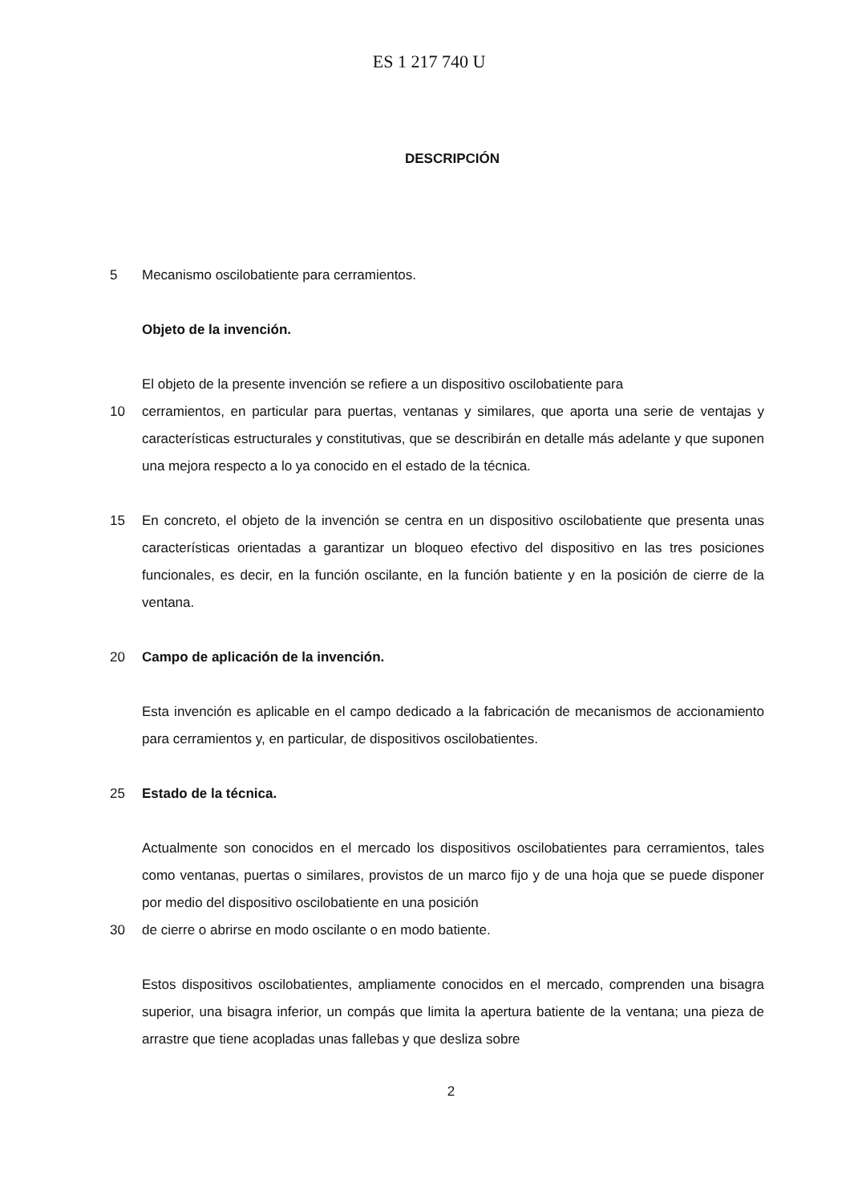ES 1 217 740 U
DESCRIPCIÓN
5 Mecanismo oscilobatiente para cerramientos.
Objeto de la invención.
El objeto de la presente invención se refiere a un dispositivo oscilobatiente para
10 cerramientos, en particular para puertas, ventanas y similares, que aporta una serie de ventajas y características estructurales y constitutivas, que se describirán en detalle más adelante y que suponen una mejora respecto a lo ya conocido en el estado de la técnica.
15 En concreto, el objeto de la invención se centra en un dispositivo oscilobatiente que presenta unas características orientadas a garantizar un bloqueo efectivo del dispositivo en las tres posiciones funcionales, es decir, en la función oscilante, en la función batiente y en la posición de cierre de la ventana.
20 Campo de aplicación de la invención.
Esta invención es aplicable en el campo dedicado a la fabricación de mecanismos de accionamiento para cerramientos y, en particular, de dispositivos oscilobatientes.
25 Estado de la técnica.
Actualmente son conocidos en el mercado los dispositivos oscilobatientes para cerramientos, tales como ventanas, puertas o similares, provistos de un marco fijo y de una hoja que se puede disponer por medio del dispositivo oscilobatiente en una posición
30 de cierre o abrirse en modo oscilante o en modo batiente.
Estos dispositivos oscilobatientes, ampliamente conocidos en el mercado, comprenden una bisagra superior, una bisagra inferior, un compás que limita la apertura batiente de la ventana; una pieza de arrastre que tiene acopladas unas fallebas y que desliza sobre
2